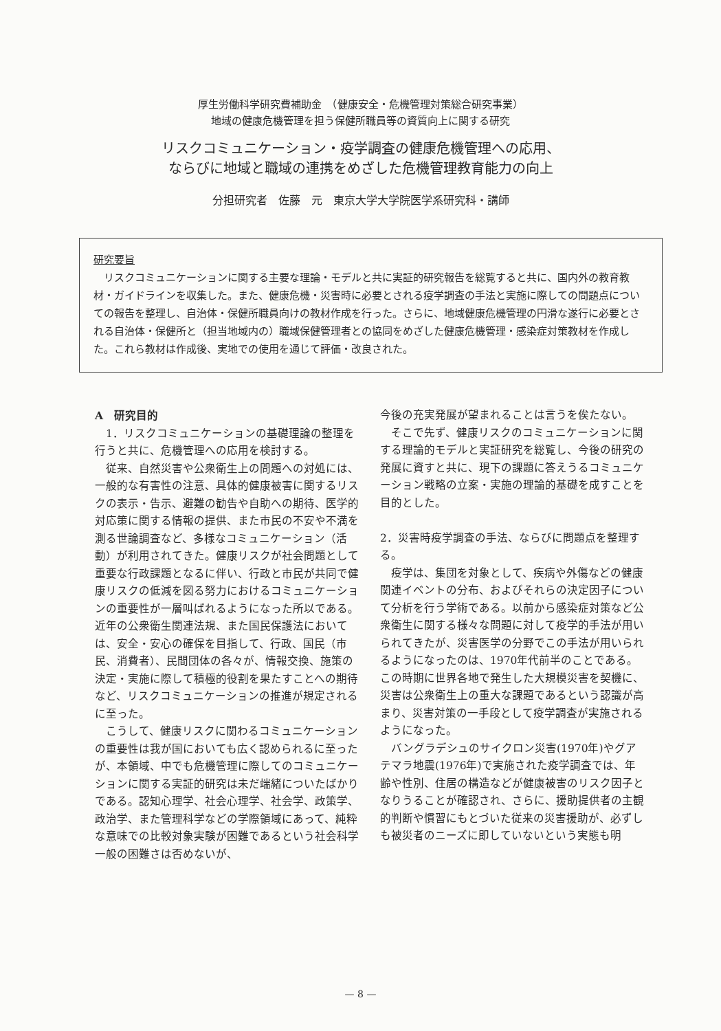厚生労働科学研究費補助金　（健康安全・危機管理対策総合研究事業）
地域の健康危機管理を担う保健所職員等の資質向上に関する研究
リスクコミュニケーション・疫学調査の健康危機管理への応用、
ならびに地域と職域の連携をめざした危機管理教育能力の向上
分担研究者　佐藤　元　東京大学大学院医学系研究科・講師
研究要旨
　リスクコミュニケーションに関する主要な理論・モデルと共に実証的研究報告を総覧すると共に、国内外の教育教材・ガイドラインを収集した。また、健康危機・災害時に必要とされる疫学調査の手法と実施に際しての問題点についての報告を整理し、自治体・保健所職員向けの教材作成を行った。さらに、地域健康危機管理の円滑な遂行に必要とされる自治体・保健所と（担当地域内の）職域保健管理者との協同をめざした健康危機管理・感染症対策教材を作成した。これら教材は作成後、実地での使用を通じて評価・改良された。
A　研究目的
　1．リスクコミュニケーションの基礎理論の整理を行うと共に、危機管理への応用を検討する。
　従来、自然災害や公衆衛生上の問題への対処には、一般的な有害性の注意、具体的健康被害に関するリスクの表示・告示、避難の勧告や自助への期待、医学的対応策に関する情報の提供、また市民の不安や不満を測る世論調査など、多様なコミュニケーション（活動）が利用されてきた。健康リスクが社会問題として重要な行政課題となるに伴い、行政と市民が共同で健康リスクの低減を図る努力におけるコミュニケーションの重要性が一層叫ばれるようになった所以である。近年の公衆衛生関連法規、また国民保護法においては、安全・安心の確保を目指して、行政、国民（市民、消費者）、民間団体の各々が、情報交換、施策の決定・実施に際して積極的役割を果たすことへの期待など、リスクコミュニケーションの推進が規定されるに至った。
　こうして、健康リスクに関わるコミュニケーションの重要性は我が国においても広く認められるに至ったが、本領域、中でも危機管理に際してのコミュニケーションに関する実証的研究は未だ端緒についたばかりである。認知心理学、社会心理学、社会学、政策学、政治学、また管理科学などの学際領域にあって、純粋な意味での比較対象実験が困難であるという社会科学一般の困難さは否めないが、
今後の充実発展が望まれることは言うを俟たない。
　そこで先ず、健康リスクのコミュニケーションに関する理論的モデルと実証研究を総覧し、今後の研究の発展に資すと共に、現下の課題に答えうるコミュニケーション戦略の立案・実施の理論的基礎を成すことを目的とした。
2．災害時疫学調査の手法、ならびに問題点を整理する。
　疫学は、集団を対象として、疾病や外傷などの健康関連イベントの分布、およびそれらの決定因子について分析を行う学術である。以前から感染症対策など公衆衛生に関する様々な問題に対して疫学的手法が用いられてきたが、災害医学の分野でこの手法が用いられるようになったのは、1970年代前半のことである。この時期に世界各地で発生した大規模災害を契機に、災害は公衆衛生上の重大な課題であるという認識が高まり、災害対策の一手段として疫学調査が実施されるようになった。
　バングラデシュのサイクロン災害(1970年)やグアテマラ地震(1976年)で実施された疫学調査では、年齢や性別、住居の構造などが健康被害のリスク因子となりうることが確認され、さらに、援助提供者の主観的判断や慣習にもとづいた従来の災害援助が、必ずしも被災者のニーズに即していないという実態も明
— 8 —